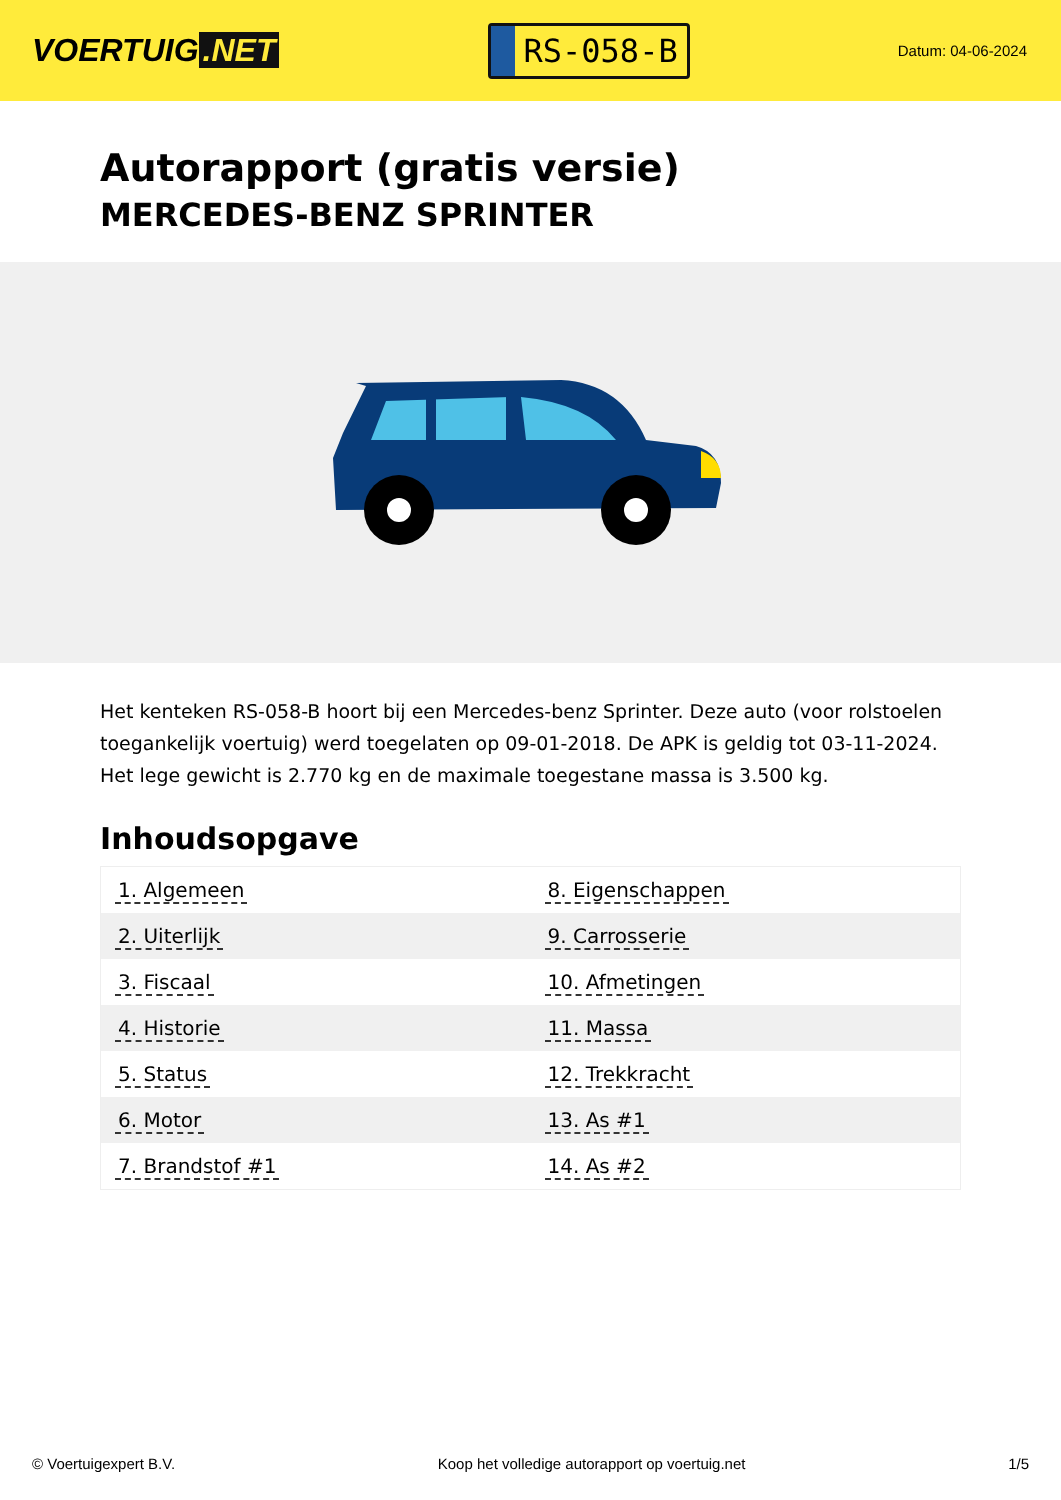VOERTUIG.NET
RS-058-B
Datum: 04-06-2024
Autorapport (gratis versie)
MERCEDES-BENZ SPRINTER
Het kenteken RS-058-B hoort bij een Mercedes-benz Sprinter. Deze auto (voor rolstoelen toegankelijk voertuig) werd toegelaten op 09-01-2018. De APK is geldig tot 03-11-2024. Het lege gewicht is 2.770 kg en de maximale toegestane massa is 3.500 kg.
Inhoudsopgave
| 1. Algemeen | 8. Eigenschappen |
| 2. Uiterlijk | 9. Carrosserie |
| 3. Fiscaal | 10. Afmetingen |
| 4. Historie | 11. Massa |
| 5. Status | 12. Trekkracht |
| 6. Motor | 13. As #1 |
| 7. Brandstof #1 | 14. As #2 |
© Voertuigexpert B.V. Koop het volledige autorapport op voertuig.net 1/5